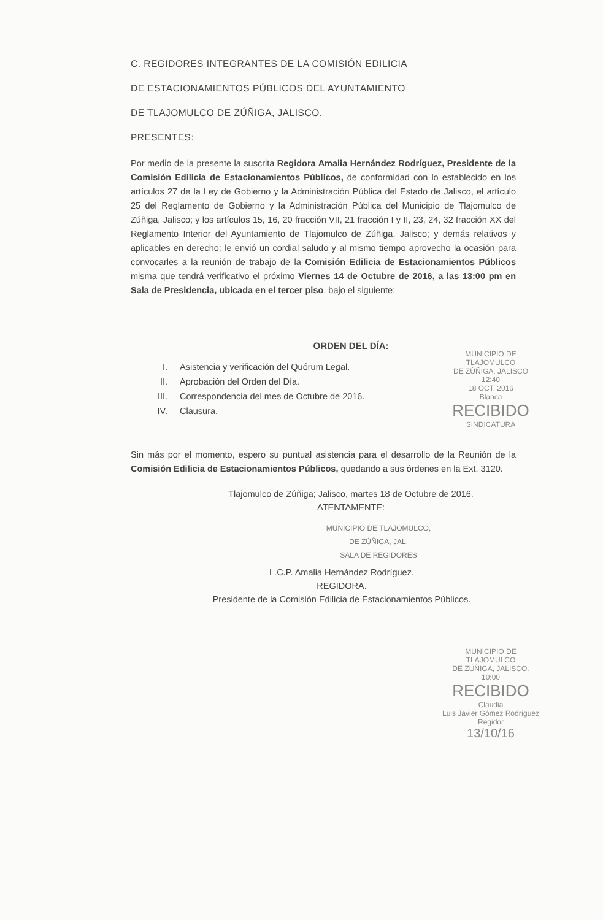C. REGIDORES INTEGRANTES DE LA COMISIÓN EDILICIA
DE ESTACIONAMIENTOS PÚBLICOS DEL AYUNTAMIENTO
DE TLAJOMULCO DE ZÚÑIGA, JALISCO.
PRESENTES:
Por medio de la presente la suscrita Regidora Amalia Hernández Rodríguez, Presidente de la Comisión Edilicia de Estacionamientos Públicos, de conformidad con lo establecido en los artículos 27 de la Ley de Gobierno y la Administración Pública del Estado de Jalisco, el artículo 25 del Reglamento de Gobierno y la Administración Pública del Municipio de Tlajomulco de Zúñiga, Jalisco; y los artículos 15, 16, 20 fracción VII, 21 fracción I y II, 23, 24, 32 fracción XX del Reglamento Interior del Ayuntamiento de Tlajomulco de Zúñiga, Jalisco; y demás relativos y aplicables en derecho; le envió un cordial saludo y al mismo tiempo aprovecho la ocasión para convocarles a la reunión de trabajo de la Comisión Edilicia de Estacionamientos Públicos misma que tendrá verificativo el próximo Viernes 14 de Octubre de 2016, a las 13:00 pm en Sala de Presidencia, ubicada en el tercer piso, bajo el siguiente:
ORDEN DEL DÍA:
I. Asistencia y verificación del Quórum Legal.
II. Aprobación del Orden del Día.
III. Correspondencia del mes de Octubre de 2016.
IV. Clausura.
Sin más por el momento, espero su puntual asistencia para el desarrollo de la Reunión de la Comisión Edilicia de Estacionamientos Públicos, quedando a sus órdenes en la Ext. 3120.
Tlajomulco de Zúñiga; Jalisco, martes 18 de Octubre de 2016.
ATENTAMENTE:
MUNICIPIO DE TLAJOMULCO,
DE ZÚÑIGA, JAL.
SALA DE REGIDORES
L.C.P. Amalia Hernández Rodríguez.
REGIDORA.
Presidente de la Comisión Edilicia de Estacionamientos Públicos.
MUNICIPIO DE TLAJOMULCO
DE ZÚÑIGA, JALISCO
12:40
18 OCT. 2016
Blanca
RECIBIDO
SINDICATURA
MUNICIPIO DE TLAJOMULCO
DE ZÚÑIGA, JALISCO.
10:00
RECIBIDO
Claudia
Luis Javier Gómez Rodríguez
Regidor
13/10/16